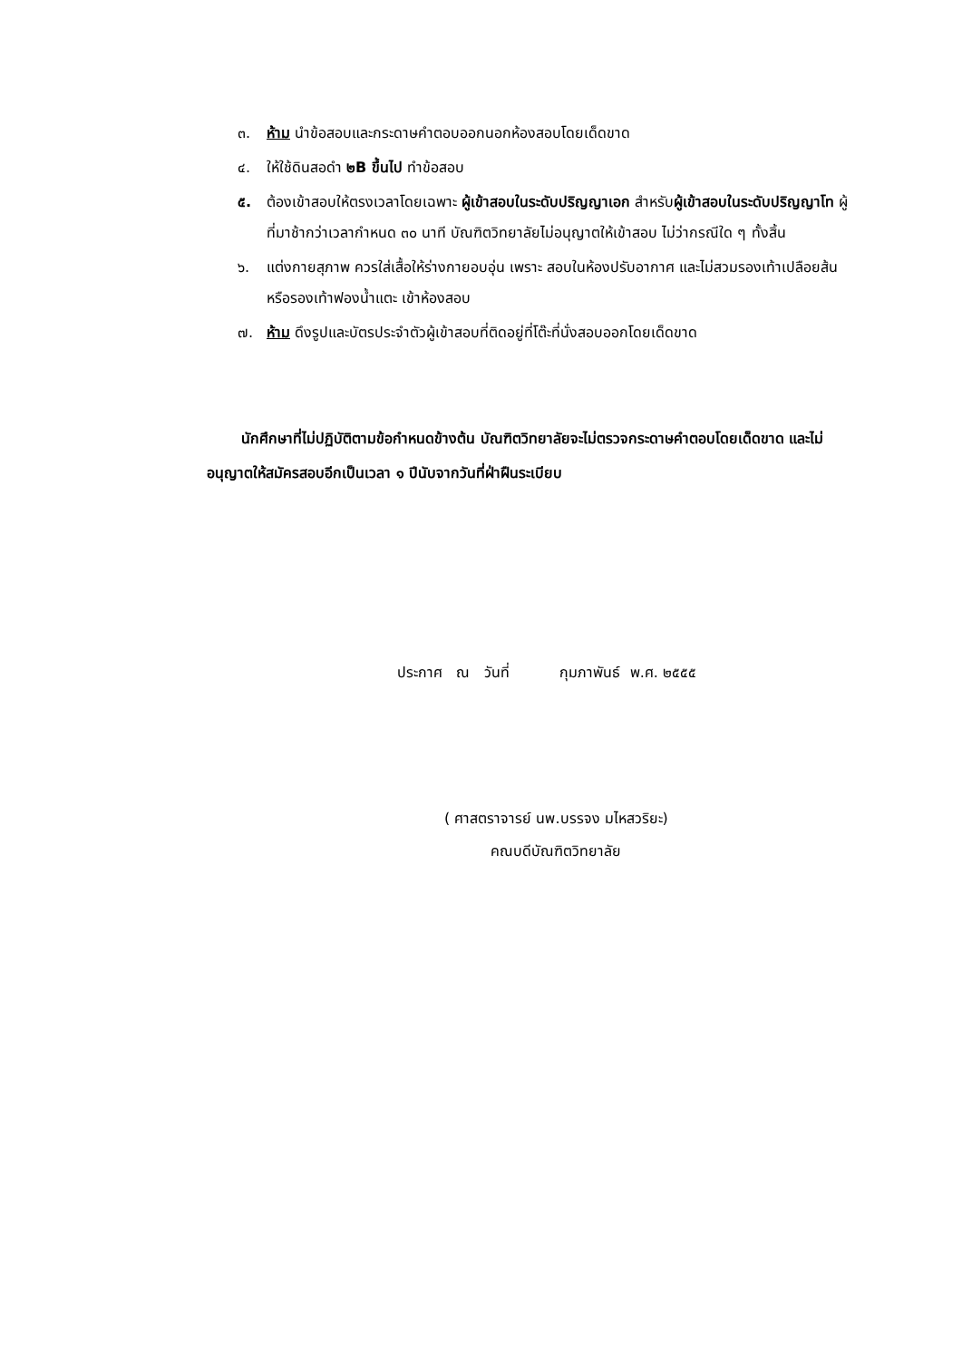๓. ห้าม นำข้อสอบและกระดาษคำตอบออกนอกห้องสอบโดยเด็ดขาด
๔. ให้ใช้ดินสอดำ ๒B ขึ้นไป ทำข้อสอบ
๕. ต้องเข้าสอบให้ตรงเวลาโดยเฉพาะ ผู้เข้าสอบในระดับปริญญาเอก สำหรับผู้เข้าสอบในระดับปริญญาโท ผู้ที่มาช้ากว่าเวลากำหนด ๓๐ นาที บัณฑิตวิทยาลัยไม่อนุญาตให้เข้าสอบ ไม่ว่ากรณีใด ๆ ทั้งสิ้น
๖. แต่งกายสุภาพ ควรใส่เสื้อให้ร่างกายอบอุ่น เพราะ สอบในห้องปรับอากาศ และไม่สวมรองเท้าเปลือยส้น หรือรองเท้าฟองน้ำแตะ เข้าห้องสอบ
๗. ห้าม ดึงรูปและบัตรประจำตัวผู้เข้าสอบที่ติดอยู่ที่โต๊ะที่นั่งสอบออกโดยเด็ดขาด
นักศึกษาที่ไม่ปฏิบัติตามข้อกำหนดข้างต้น บัณฑิตวิทยาลัยจะไม่ตรวจกระดาษคำตอบโดยเด็ดขาด และไม่อนุญาตให้สมัครสอบอีกเป็นเวลา ๑ ปีนับจากวันที่ฝ่าฝืนระเบียบ
ประกาศ ณ วันที่ กุมภาพันธ์ พ.ศ. ๒๕๕๕
( ศาสตราจารย์ นพ.บรรจง มไหสวริยะ)
คณบดีบัณฑิตวิทยาลัย